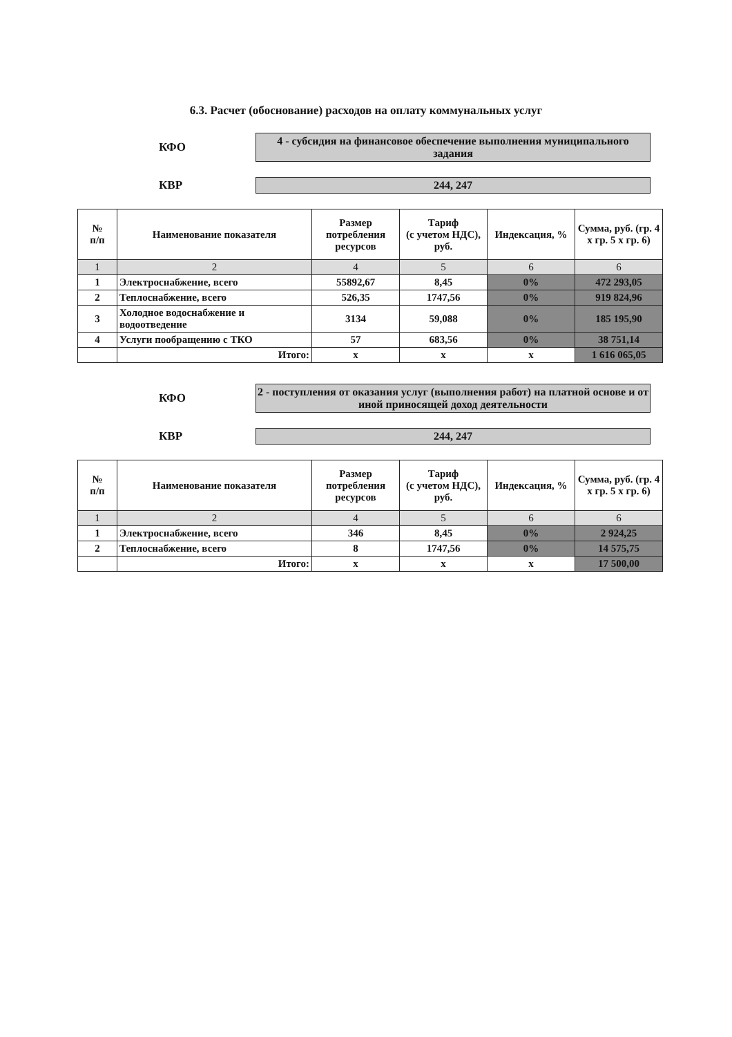6.3. Расчет (обоснование) расходов на оплату коммунальных услуг
КФО
4 - субсидия на финансовое обеспечение выполнения муниципального задания
КВР 244, 247
| № п/п | Наименование показателя | Размер потребления ресурсов | Тариф (с учетом НДС), руб. | Индексация, % | Сумма, руб. (гр. 4 х гр. 5 х гр. 6) |
| --- | --- | --- | --- | --- | --- |
| 1 | 2 | 4 | 5 | 6 | 6 |
| 1 | Электроснабжение, всего | 55892,67 | 8,45 | 0% | 472 293,05 |
| 2 | Теплоснабжение, всего | 526,35 | 1747,56 | 0% | 919 824,96 |
| 3 | Холодное водоснабжение и водоотведение | 3134 | 59,088 | 0% | 185 195,90 |
| 4 | Услуги пообращению с ТКО | 57 | 683,56 | 0% | 38 751,14 |
| | Итого: | х | х | х | 1 616 065,05 |
КФО
2 - поступления от оказания услуг (выполнения работ) на платной основе и от иной приносящей доход деятельности
КВР 244, 247
| № п/п | Наименование показателя | Размер потребления ресурсов | Тариф (с учетом НДС), руб. | Индексация, % | Сумма, руб. (гр. 4 х гр. 5 х гр. 6) |
| --- | --- | --- | --- | --- | --- |
| 1 | 2 | 4 | 5 | 6 | 6 |
| 1 | Электроснабжение, всего | 346 | 8,45 | 0% | 2 924,25 |
| 2 | Теплоснабжение, всего | 8 | 1747,56 | 0% | 14 575,75 |
| | Итого: | х | х | х | 17 500,00 |